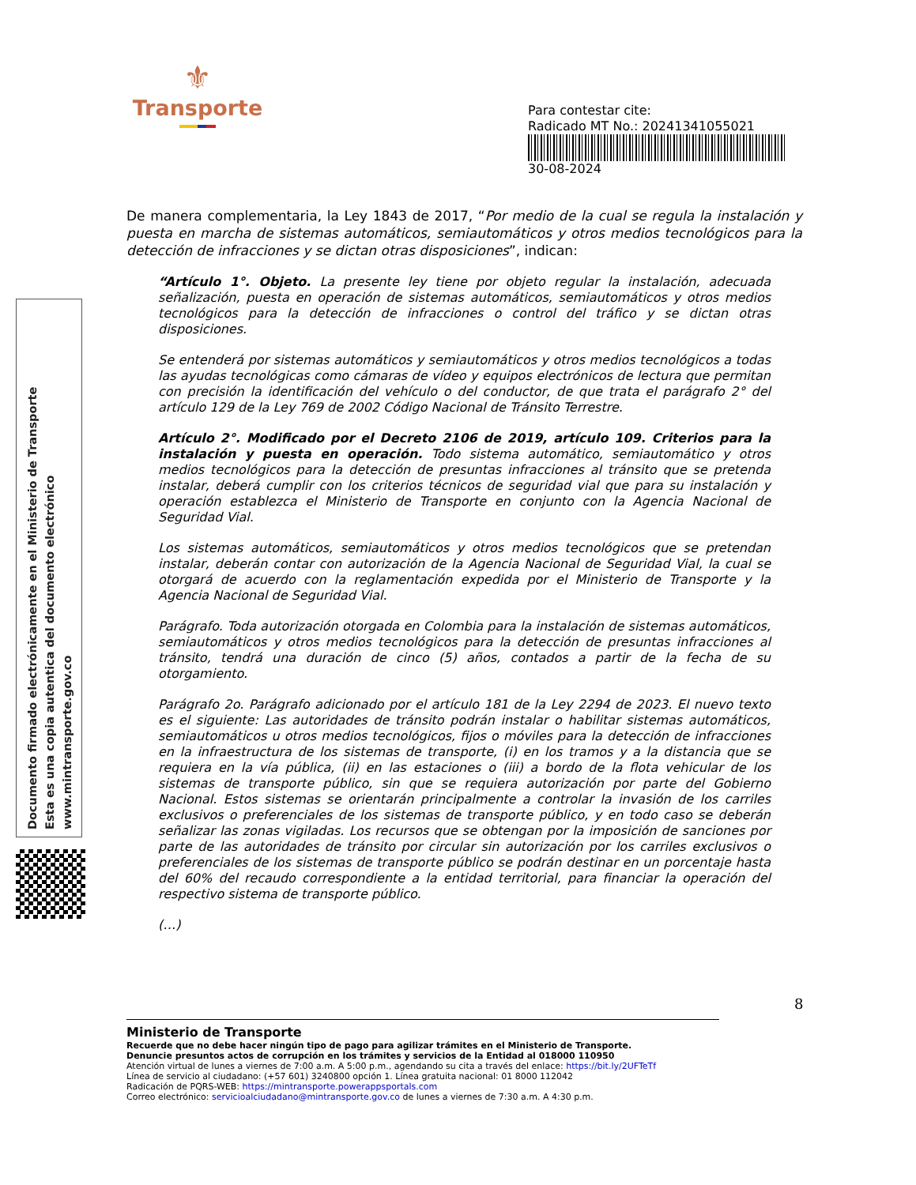⚜
Transporte
Para contestar cite:
Radicado MT No.: 20241341055021
30-08-2024
De manera complementaria, la Ley 1843 de 2017, “Por medio de la cual se regula la instalación y puesta en marcha de sistemas automáticos, semiautomáticos y otros medios tecnológicos para la detección de infracciones y se dictan otras disposiciones”, indican:
“Artículo 1°. Objeto. La presente ley tiene por objeto regular la instalación, adecuada señalización, puesta en operación de sistemas automáticos, semiautomáticos y otros medios tecnológicos para la detección de infracciones o control del tráfico y se dictan otras disposiciones.
Se entenderá por sistemas automáticos y semiautomáticos y otros medios tecnológicos a todas las ayudas tecnológicas como cámaras de vídeo y equipos electrónicos de lectura que permitan con precisión la identificación del vehículo o del conductor, de que trata el parágrafo 2° del artículo 129 de la Ley 769 de 2002 Código Nacional de Tránsito Terrestre.
Artículo 2°. Modificado por el Decreto 2106 de 2019, artículo 109. Criterios para la instalación y puesta en operación. Todo sistema automático, semiautomático y otros medios tecnológicos para la detección de presuntas infracciones al tránsito que se pretenda instalar, deberá cumplir con los criterios técnicos de seguridad vial que para su instalación y operación establezca el Ministerio de Transporte en conjunto con la Agencia Nacional de Seguridad Vial.
Los sistemas automáticos, semiautomáticos y otros medios tecnológicos que se pretendan instalar, deberán contar con autorización de la Agencia Nacional de Seguridad Vial, la cual se otorgará de acuerdo con la reglamentación expedida por el Ministerio de Transporte y la Agencia Nacional de Seguridad Vial.
Parágrafo. Toda autorización otorgada en Colombia para la instalación de sistemas automáticos, semiautomáticos y otros medios tecnológicos para la detección de presuntas infracciones al tránsito, tendrá una duración de cinco (5) años, contados a partir de la fecha de su otorgamiento.
Parágrafo 2o. Parágrafo adicionado por el artículo 181 de la Ley 2294 de 2023. El nuevo texto es el siguiente: Las autoridades de tránsito podrán instalar o habilitar sistemas automáticos, semiautomáticos u otros medios tecnológicos, fijos o móviles para la detección de infracciones en la infraestructura de los sistemas de transporte, (i) en los tramos y a la distancia que se requiera en la vía pública, (ii) en las estaciones o (iii) a bordo de la flota vehicular de los sistemas de transporte público, sin que se requiera autorización por parte del Gobierno Nacional. Estos sistemas se orientarán principalmente a controlar la invasión de los carriles exclusivos o preferenciales de los sistemas de transporte público, y en todo caso se deberán señalizar las zonas vigiladas. Los recursos que se obtengan por la imposición de sanciones por parte de las autoridades de tránsito por circular sin autorización por los carriles exclusivos o preferenciales de los sistemas de transporte público se podrán destinar en un porcentaje hasta del 60% del recaudo correspondiente a la entidad territorial, para financiar la operación del respectivo sistema de transporte público.
(…)
Documento firmado electrónicamente en el Ministerio de Transporte
Esta es una copia autentica del documento electrónico
www.mintransporte.gov.co
8
Ministerio de Transporte
Recuerde que no debe hacer ningún tipo de pago para agilizar trámites en el Ministerio de Transporte.
Denuncie presuntos actos de corrupción en los trámites y servicios de la Entidad al 018000 110950
Atención virtual de lunes a viernes de 7:00 a.m. A 5:00 p.m., agendando su cita a través del enlace: https://bit.ly/2UFTeTf
Línea de servicio al ciudadano: (+57 601) 3240800 opción 1. Línea gratuita nacional: 01 8000 112042
Radicación de PQRS-WEB: https://mintransporte.powerappsportals.com
Correo electrónico: servicioalciudadano@mintransporte.gov.co de lunes a viernes de 7:30 a.m. A 4:30 p.m.